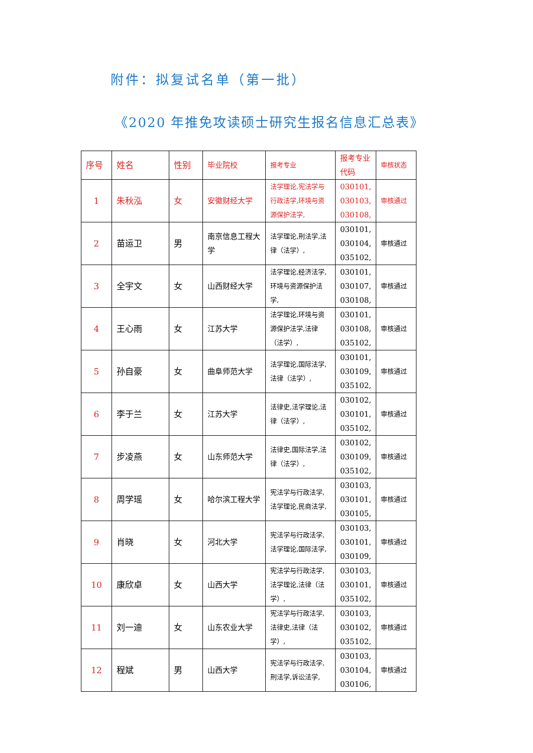附件：拟复试名单（第一批）
《2020 年推免攻读硕士研究生报名信息汇总表》
| 序号 | 姓名 | 性别 | 毕业院校 | 报考专业 | 报考专业代码 | 审核状态 |
| --- | --- | --- | --- | --- | --- | --- |
| 1 | 朱秋泓 | 女 | 安徽财经大学 | 法学理论,宪法学与行政法学,环境与资源保护法学, | 030101, 030103, 030108, | 审核通过 |
| 2 | 苗运卫 | 男 | 南京信息工程大学 | 法学理论,刑法学,法律（法学）, | 030101, 030104, 035102, | 审核通过 |
| 3 | 全宇文 | 女 | 山西财经大学 | 法学理论,经济法学,环境与资源保护法学, | 030101, 030107, 030108, | 审核通过 |
| 4 | 王心雨 | 女 | 江苏大学 | 法学理论,环境与资源保护法学,法律（法学）, | 030101, 030108, 035102, | 审核通过 |
| 5 | 孙自豪 | 女 | 曲阜师范大学 | 法学理论,国际法学,法律（法学）, | 030101, 030109, 035102, | 审核通过 |
| 6 | 李于兰 | 女 | 江苏大学 | 法律史,法学理论,法律（法学）, | 030102, 030101, 035102, | 审核通过 |
| 7 | 步凌燕 | 女 | 山东师范大学 | 法律史,国际法学,法律（法学）, | 030102, 030109, 035102, | 审核通过 |
| 8 | 周学瑶 | 女 | 哈尔滨工程大学 | 宪法学与行政法学,法学理论,民商法学, | 030103, 030101, 030105, | 审核通过 |
| 9 | 肖晓 | 女 | 河北大学 | 宪法学与行政法学,法学理论,国际法学, | 030103, 030101, 030109, | 审核通过 |
| 10 | 康欣卓 | 女 | 山西大学 | 宪法学与行政法学,法学理论,法律（法学）, | 030103, 030101, 035102, | 审核通过 |
| 11 | 刘一迪 | 女 | 山东农业大学 | 宪法学与行政法学,法律史,法律（法学）, | 030103, 030102, 035102, | 审核通过 |
| 12 | 程斌 | 男 | 山西大学 | 宪法学与行政法学,刑法学,诉讼法学, | 030103, 030104, 030106, | 审核通过 |